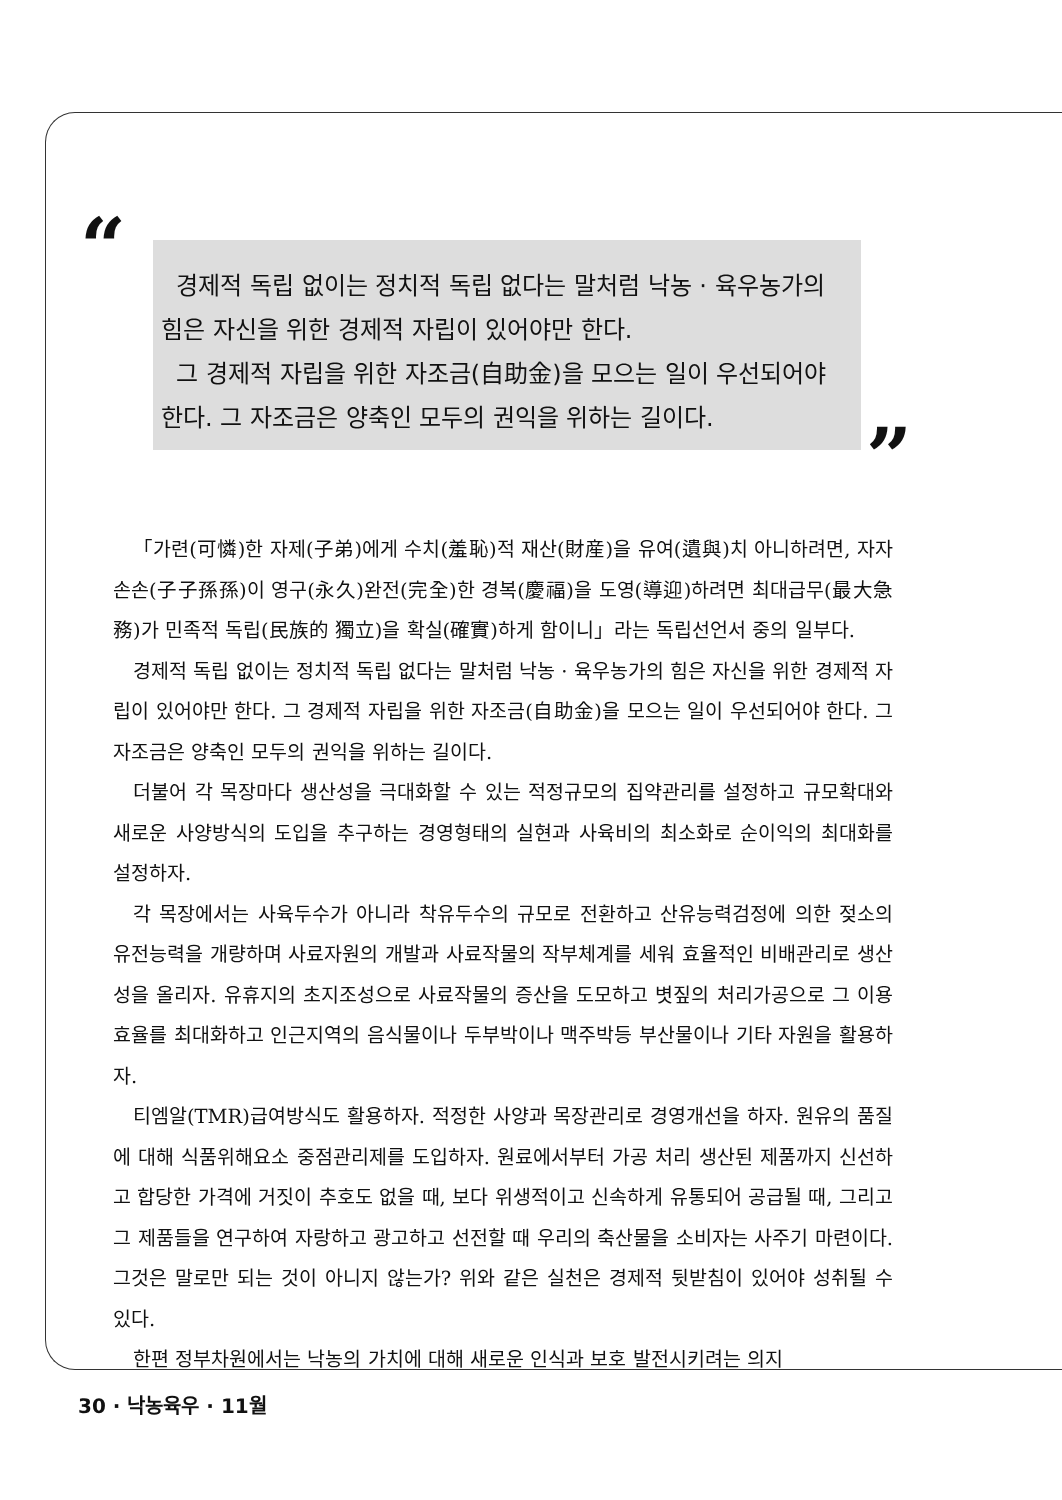“
경제적 독립 없이는 정치적 독립 없다는 말처럼 낙농 · 육우농가의 힘은 자신을 위한 경제적 자립이 있어야만 한다.
그 경제적 자립을 위한 자조금(自助金)을 모으는 일이 우선되어야 한다. 그 자조금은 양축인 모두의 권익을 위하는 길이다.
”
「가련(可憐)한 자제(子弟)에게 수치(羞恥)적 재산(財産)을 유여(遺與)치 아니하려면, 자자손손(子子孫孫)이 영구(永久)완전(完全)한 경복(慶福)을 도영(導迎)하려면 최대급무(最大急務)가 민족적 독립(民族的 獨立)을 확실(確實)하게 함이니」라는 독립선언서 중의 일부다.
경제적 독립 없이는 정치적 독립 없다는 말처럼 낙농 · 육우농가의 힘은 자신을 위한 경제적 자립이 있어야만 한다. 그 경제적 자립을 위한 자조금(自助金)을 모으는 일이 우선되어야 한다. 그 자조금은 양축인 모두의 권익을 위하는 길이다.
더불어 각 목장마다 생산성을 극대화할 수 있는 적정규모의 집약관리를 설정하고 규모확대와 새로운 사양방식의 도입을 추구하는 경영형태의 실현과 사육비의 최소화로 순이익의 최대화를 설정하자.
각 목장에서는 사육두수가 아니라 착유두수의 규모로 전환하고 산유능력검정에 의한 젖소의 유전능력을 개량하며 사료자원의 개발과 사료작물의 작부체계를 세워 효율적인 비배관리로 생산성을 올리자. 유휴지의 초지조성으로 사료작물의 증산을 도모하고 볏짚의 처리가공으로 그 이용효율를 최대화하고 인근지역의 음식물이나 두부박이나 맥주박등 부산물이나 기타 자원을 활용하자.
티엠알(TMR)급여방식도 활용하자. 적정한 사양과 목장관리로 경영개선을 하자. 원유의 품질에 대해 식품위해요소 중점관리제를 도입하자. 원료에서부터 가공 처리 생산된 제품까지 신선하고 합당한 가격에 거짓이 추호도 없을 때, 보다 위생적이고 신속하게 유통되어 공급될 때, 그리고 그 제품들을 연구하여 자랑하고 광고하고 선전할 때 우리의 축산물을 소비자는 사주기 마련이다. 그것은 말로만 되는 것이 아니지 않는가? 위와 같은 실천은 경제적 뒷받침이 있어야 성취될 수 있다.
한편 정부차원에서는 낙농의 가치에 대해 새로운 인식과 보호 발전시키려는 의지
30 · 낙농육우 · 11월